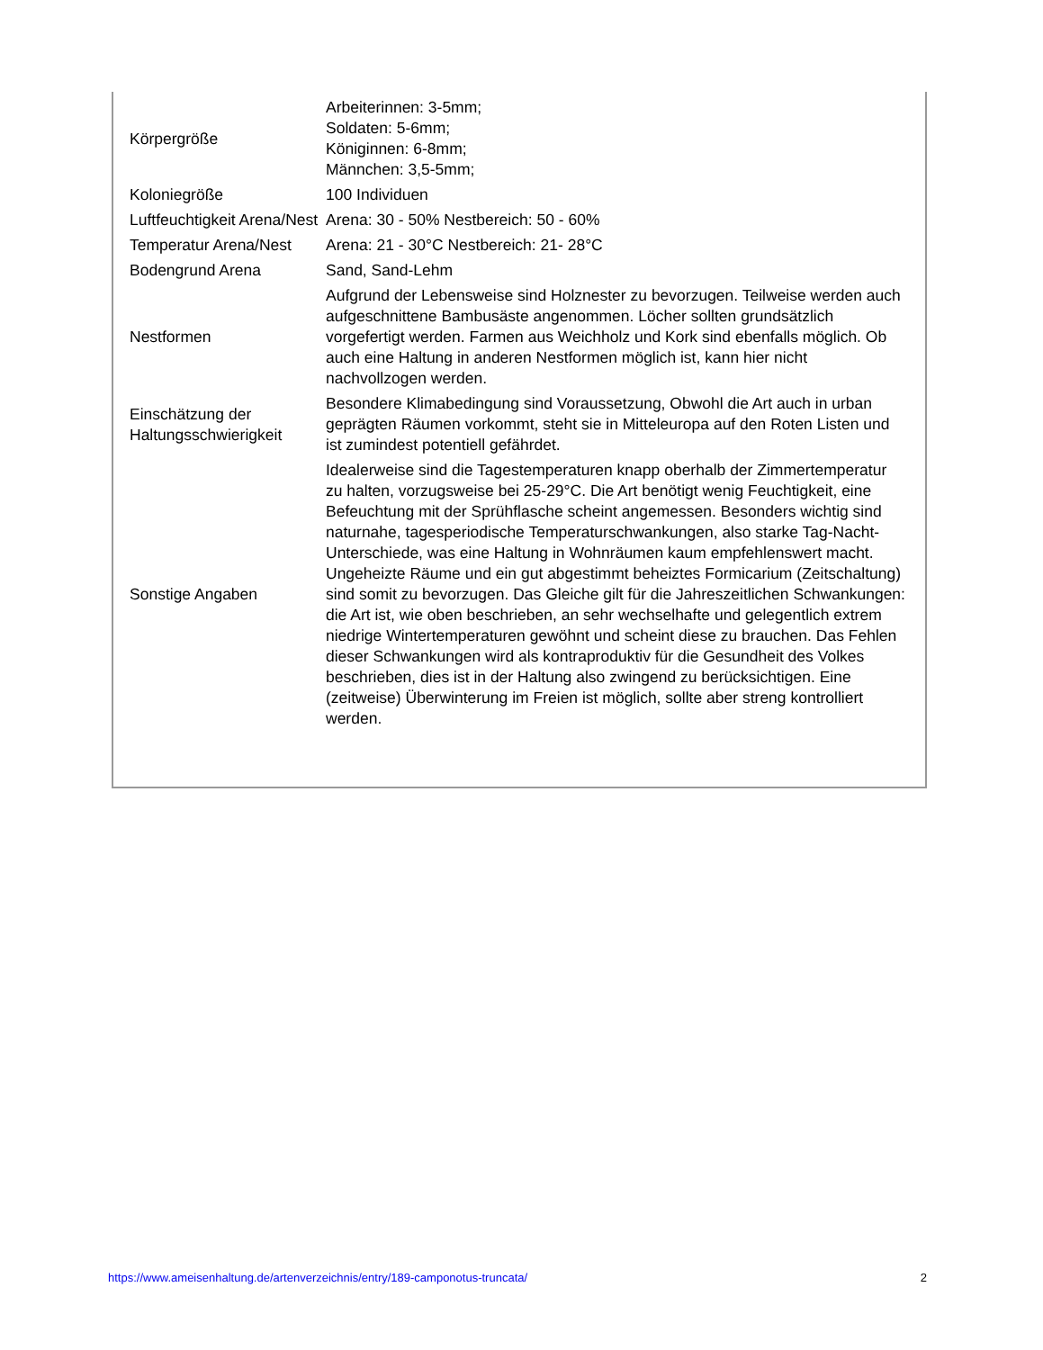| Körpergröße | Arbeiterinnen: 3-5mm; Soldaten: 5-6mm; Königinnen: 6-8mm; Männchen: 3,5-5mm; |
| Koloniegröße | 100 Individuen |
| Luftfeuchtigkeit Arena/Nest | Arena: 30 - 50% Nestbereich: 50 - 60% |
| Temperatur Arena/Nest | Arena: 21 - 30°C Nestbereich: 21- 28°C |
| Bodengrund Arena | Sand, Sand-Lehm |
| Nestformen | Aufgrund der Lebensweise sind Holznester zu bevorzugen. Teilweise werden auch aufgeschnittene Bambusäste angenommen. Löcher sollten grundsätzlich vorgefertigt werden. Farmen aus Weichholz und Kork sind ebenfalls möglich. Ob auch eine Haltung in anderen Nestformen möglich ist, kann hier nicht nachvollzogen werden. |
| Einschätzung der Haltungsschwierigkeit | Besondere Klimabedingung sind Voraussetzung, Obwohl die Art auch in urban geprägten Räumen vorkommt, steht sie in Mitteleuropa auf den Roten Listen und ist zumindest potentiell gefährdet. |
| Sonstige Angaben | Idealerweise sind die Tagestemperaturen knapp oberhalb der Zimmertemperatur zu halten, vorzugsweise bei 25-29°C. Die Art benötigt wenig Feuchtigkeit, eine Befeuchtung mit der Sprühflasche scheint angemessen. Besonders wichtig sind naturnahe, tagesperiodische Temperaturschwankungen, also starke Tag-Nacht-Unterschiede, was eine Haltung in Wohnräumen kaum empfehlenswert macht. Ungeheizte Räume und ein gut abgestimmt beheiztes Formicarium (Zeitschaltung) sind somit zu bevorzugen. Das Gleiche gilt für die Jahreszeitlichen Schwankungen: die Art ist, wie oben beschrieben, an sehr wechselhafte und gelegentlich extrem niedrige Wintertemperaturen gewöhnt und scheint diese zu brauchen. Das Fehlen dieser Schwankungen wird als kontraproduktiv für die Gesundheit des Volkes beschrieben, dies ist in der Haltung also zwingend zu berücksichtigen. Eine (zeitweise) Überwinterung im Freien ist möglich, sollte aber streng kontrolliert werden. |
https://www.ameisenhaltung.de/artenverzeichnis/entry/189-camponotus-truncata/ 2